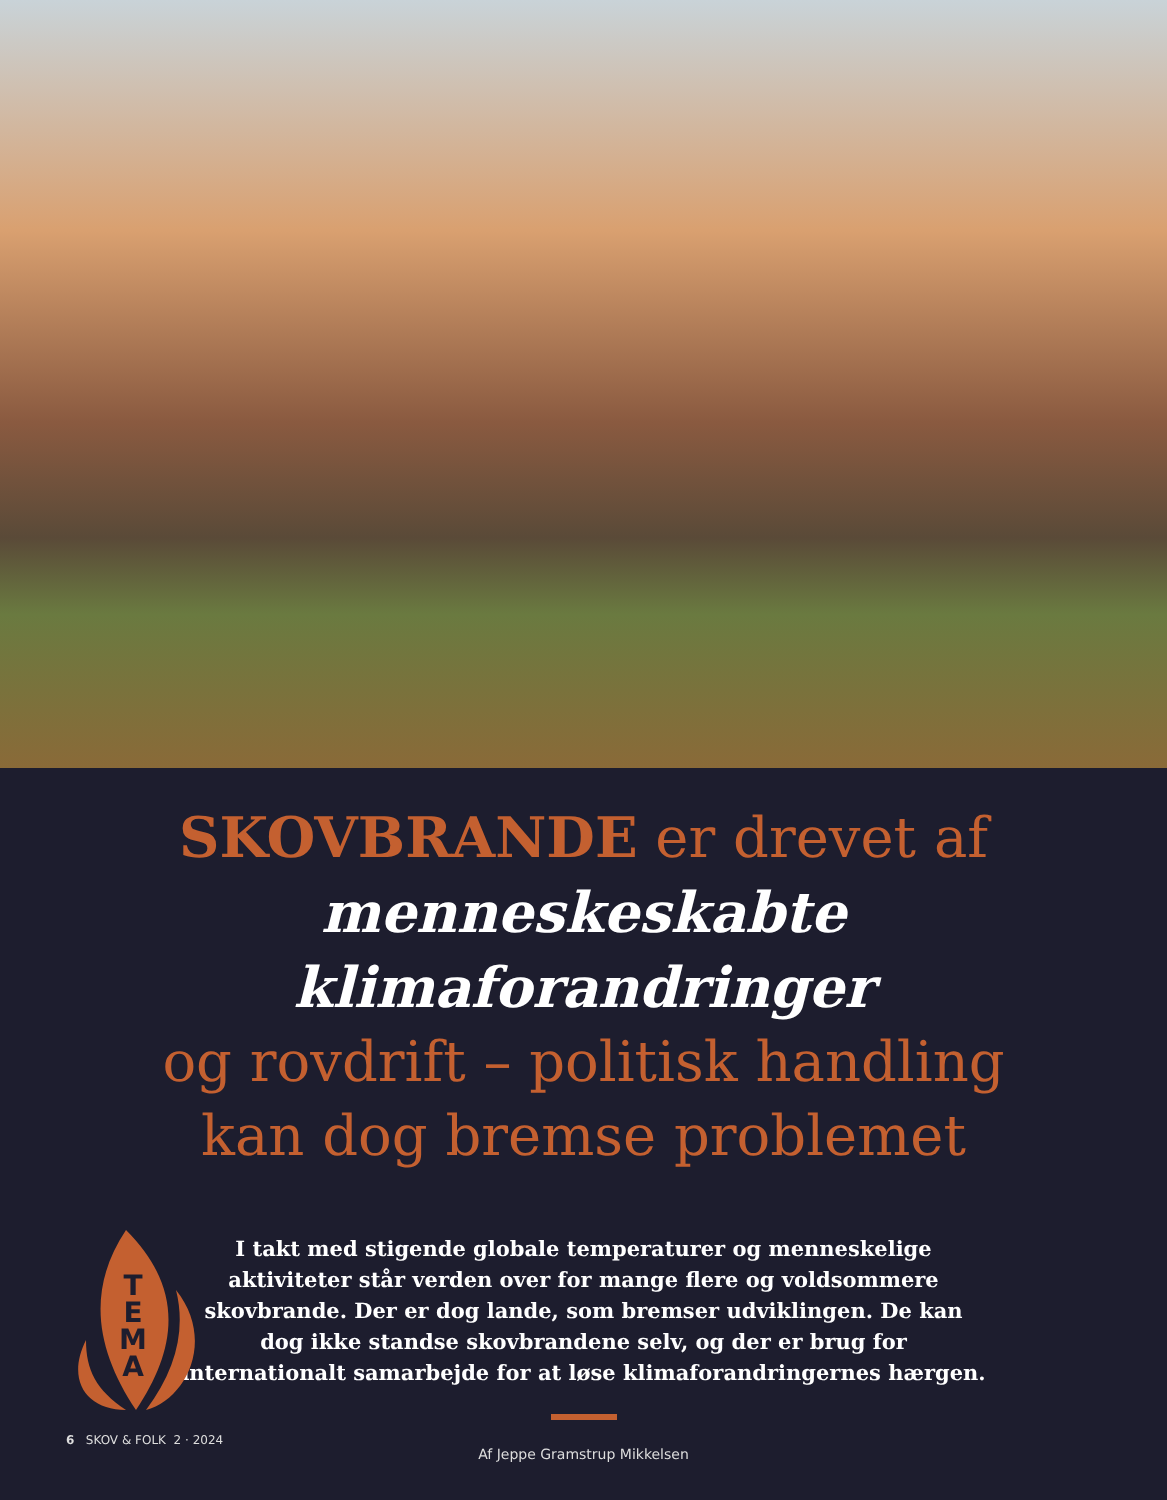SKOVBRANDE er drevet af
menneskeskabte klimaforandringer
og rovdrift – politisk handling
kan dog bremse problemet
I takt med stigende globale temperaturer og menneskelige aktiviteter står verden over for mange flere og voldsommere skovbrande. Der er dog lande, som bremser udviklingen. De kan dog ikke standse skovbrandene selv, og der er brug for internationalt samarbejde for at løse klimaforandringernes hærgen.
Af Jeppe Gramstrup Mikkelsen
T
E
M
A
6 SKOV & FOLK 2 · 2024